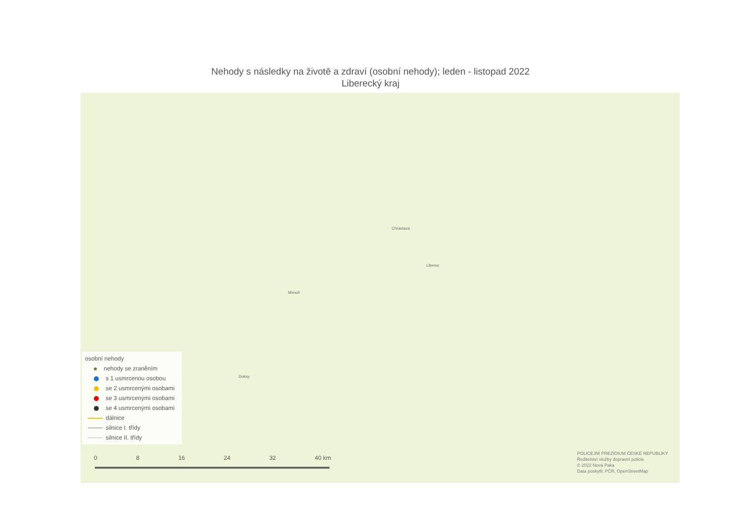Nehody s následky na životě a zdraví (osobní nehody); leden - listopad 2022
Liberecký kraj
Liberec
Chrastava
Mimoň
Doksy
osobní nehody
nehody se zraněním
s 1 usmrcenou osobou
se 2 usmrcenými osobami
se 3 usmrcenými osobami
se 4 usmrcenými osobami
dálnice
silnice I. třídy
silnice II. třídy
0 8 16 24 32 40 km
POLICEJNÍ PREZIDIUM ČESKÉ REPUBLIKY
Ředitelství služby dopravní policie
© 2022 Nová Paka
Data poskytli: PČR, OpenStreetMap